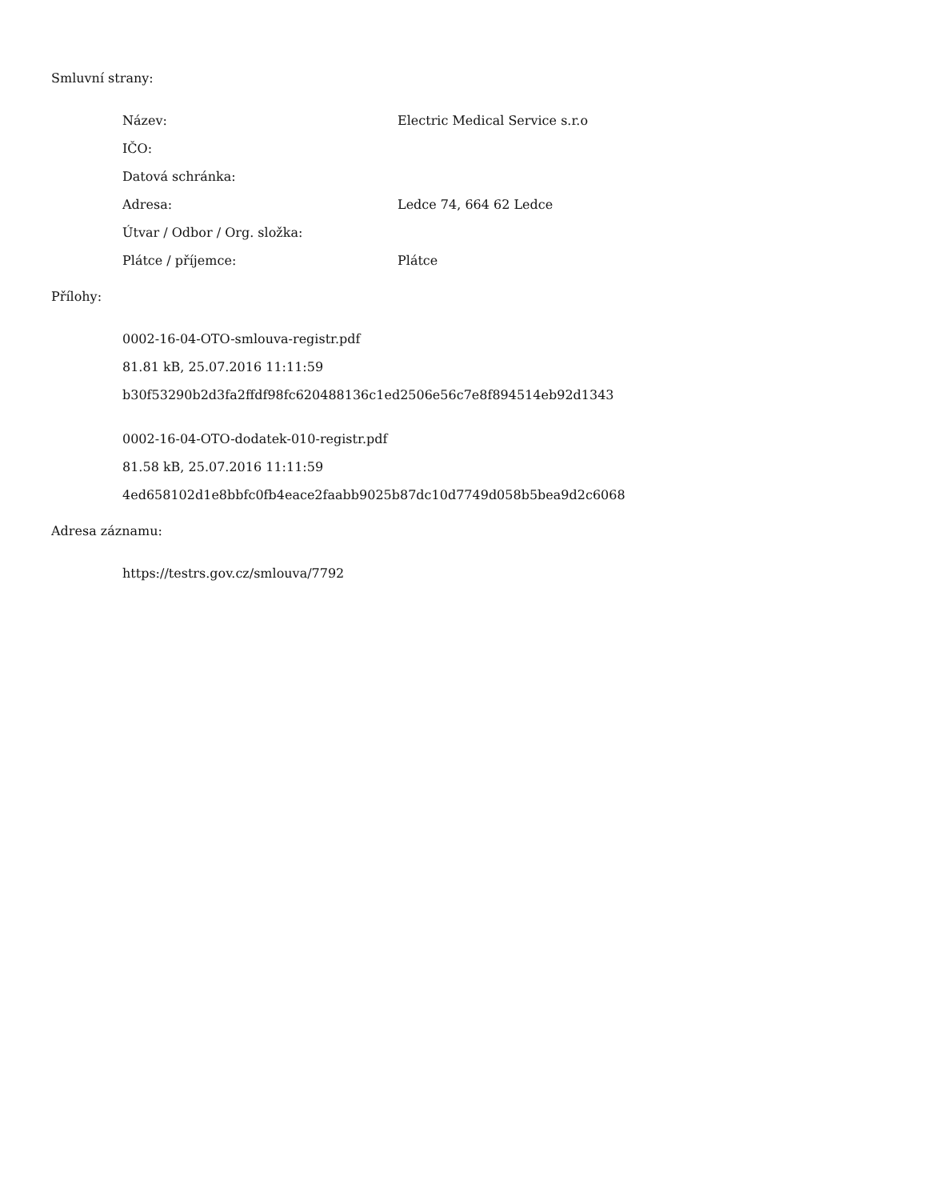Smluvní strany:
| Název: | Electric Medical Service s.r.o |
| IČO: | |
| Datová schránka: | |
| Adresa: | Ledce 74, 664 62 Ledce |
| Útvar / Odbor / Org. složka: | |
| Plátce / příjemce: | Plátce |
Přílohy:
0002-16-04-OTO-smlouva-registr.pdf
81.81 kB, 25.07.2016 11:11:59
b30f53290b2d3fa2ffdf98fc620488136c1ed2506e56c7e8f894514eb92d1343
0002-16-04-OTO-dodatek-010-registr.pdf
81.58 kB, 25.07.2016 11:11:59
4ed658102d1e8bbfc0fb4eace2faabb9025b87dc10d7749d058b5bea9d2c6068
Adresa záznamu:
https://testrs.gov.cz/smlouva/7792